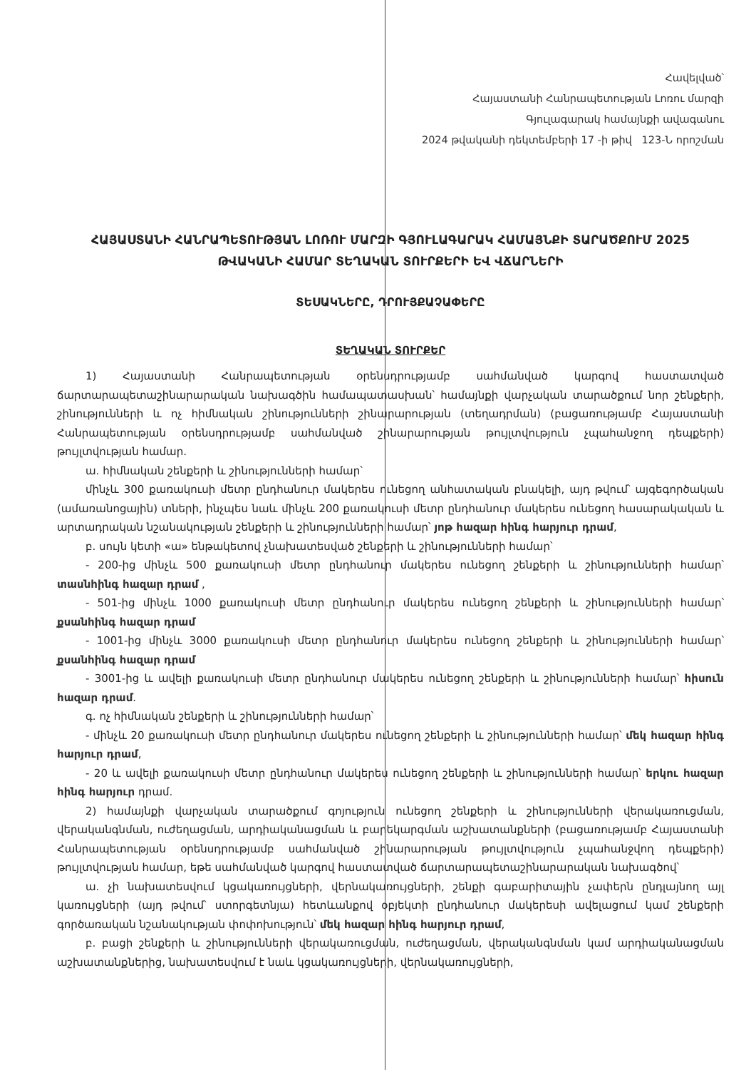Հավելված՝
Հայաստանի Հանրապետության Լոռու մարզի
Գյուլագարակ համայնքի ավագանու
2024 թվականի դեկտեմբերի 17 -ի թիվ 123-Ն որոշման
ՀԱՅԱՍՏԱՆԻ ՀԱՆՐԱՊԵՏՈՒԹՅԱՆ ԼՈՌՈՒ ՄԱՐԶԻ ԳՅՈՒԼԱԳԱՐԱԿ ՀԱՄԱՅՆՔԻ ՏԱՐԱԾՔՈՒՄ 2025 ԹՎԱԿԱՆԻ ՀԱՄԱՐ ՏԵՂԱԿԱՆ ՏՈՒՐՔԵՐԻ ԵՎ ՎՃԱՐՆԵՐԻ
ՏԵՍԱԿՆԵՐԸ, ԴՐՈՒՅՔԱՉԱՓԵՐԸ
ՏԵՂԱԿԱՆ ՏՈՒՐՔԵՐ
1) Հայաստանի Հանրապետության օրենսդրությամբ սահմանված կարգով հաստատված ճարտարապետաշինարարական նախագծին համապատասխան՝ համայնքի վարչական տարածքում նոր շենքերի, շինությունների և ոչ հիմնական շինությունների շինարարության (տեղադրման) (բացառությամբ Հայաստանի Հանրապետության օրենսդրությամբ սահմանված շինարարության թույլտվություն չպահանջող դեպքերի) թույլտվության համար.
ա. հիմնական շենքերի և շինությունների համար՝
մինչև 300 քառակուսի մետր ընդհանուր մակերես ունեցող անհատական բնակելի, այդ թվում՝ այգեգործական (ամառանոցային) տների, ինչպես նաև մինչև 200 քառակուսի մետր ընդհանուր մակերես ունեցող հասարակական և արտադրական նշանակության շենքերի և շինությունների համար՝ յոթ հազար հինգ հարյուր դրամ,
բ. սույն կետի «ա» ենթակետով չնախատեսված շենքերի և շինությունների համար՝
- 200-ից մինչև 500 քառակուսի մետր ընդհանուր մակերես ունեցող շենքերի և շինությունների համար՝ տասնհինգ հազար դրամ ,
- 501-ից մինչև 1000 քառակուսի մետր ընդհանուր մակերես ունեցող շենքերի և շինությունների համար՝ քսանհինգ հազար դրամ
- 1001-ից մինչև 3000 քառակուսի մետր ընդհանուր մակերես ունեցող շենքերի և շինությունների համար՝ քսանհինգ հազար դրամ
- 3001-ից և ավելի քառակուսի մետր ընդհանուր մակերես ունեցող շենքերի և շինությունների համար՝ հիսուն հազար դրամ.
գ. ոչ հիմնական շենքերի և շինությունների համար՝
- մինչև 20 քառակուսի մետր ընդհանուր մակերես ունեցող շենքերի և շինությունների համար՝ մեկ հազար հինգ հարյուր դրամ,
- 20 և ավելի քառակուսի մետր ընդհանուր մակերես ունեցող շենքերի և շինությունների համար՝ երկու հազար հինգ հարյուր դրամ.
2) համայնքի վարչական տարածքում գոյություն ունեցող շենքերի և շինությունների վերակառուցման, վերականգնման, ուժեղացման, արդիականացման և բարեկարգման աշխատանքների (բացառությամբ Հայաստանի Հանրապետության օրենսդրությամբ սահմանված շինարարության թույլտվություն չպահանջվող դեպքերի) թույլտվության համար, եթե սահմանված կարգով հաստատված ճարտարապետաշինարարական նախագծով՝
ա. չի նախատեսվում կցակառույցների, վերնակառույցների, շենքի գաբարիտային չափերն ընդլայնող այլ կառույցների (այդ թվում՝ ստորգետնյա) հետևանքով օբյեկտի ընդհանուր մակերեսի ավելացում կամ շենքերի գործառական նշանակության փոփոխություն՝ մեկ հազար հինգ հարյուր դրամ,
բ. բացի շենքերի և շինությունների վերակառուցման, ուժեղացման, վերականգնման կամ արդիականացման աշխատանքներից, նախատեսվում է նաև կցակառույցների, վերնակառույցների,